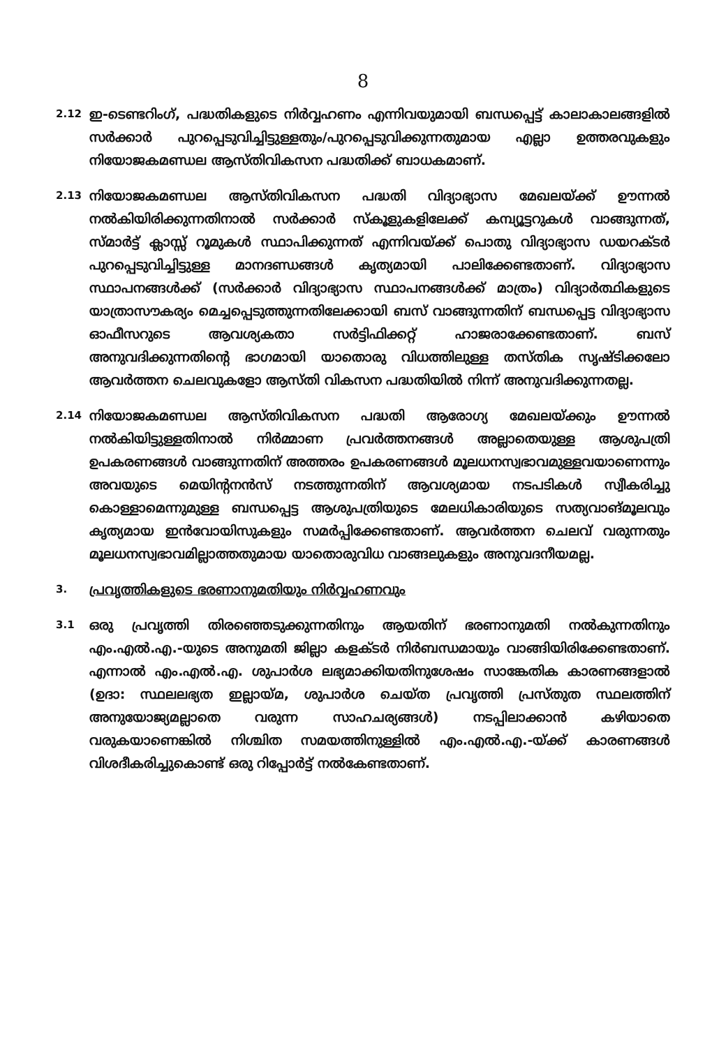8
2.12
ഇ-ടെണ്ടറിംഗ്, പദ്ധതികളുടെ നിർവ്വഹണം എന്നിവയുമായി ബന്ധപ്പെട്ട് കാലാകാലങ്ങളിൽ സർക്കാർ പുറപ്പെടുവിച്ചിട്ടുള്ളതും/പുറപ്പെടുവിക്കുന്നതുമായ എല്ലാ ഉത്തരവുകളും നിയോജകമണ്ഡല ആസ്തിവികസന പദ്ധതിക്ക് ബാധകമാണ്.
2.13
നിയോജകമണ്ഡല ആസ്തിവികസന പദ്ധതി വിദ്യാഭ്യാസ മേഖലയ്ക്ക് ഊന്നൽ നൽകിയിരിക്കുന്നതിനാൽ സർക്കാർ സ്കൂളുകളിലേക്ക് കമ്പ്യൂട്ടറുകൾ വാങ്ങുന്നത്, സ്മാർട്ട് ക്ലാസ്സ് റൂമുകൾ സ്ഥാപിക്കുന്നത് എന്നിവയ്ക്ക് പൊതു വിദ്യാഭ്യാസ ഡയറക്ടർ പുറപ്പെടുവിച്ചിട്ടുള്ള മാനദണ്ഡങ്ങൾ കൃത്യമായി പാലിക്കേണ്ടതാണ്. വിദ്യാഭ്യാസ സ്ഥാപനങ്ങൾക്ക് (സർക്കാർ വിദ്യാഭ്യാസ സ്ഥാപനങ്ങൾക്ക് മാത്രം) വിദ്യാർത്ഥികളുടെ യാത്രാസൗകര്യം മെച്ചപ്പെടുത്തുന്നതിലേക്കായി ബസ് വാങ്ങുന്നതിന് ബന്ധപ്പെട്ട വിദ്യാഭ്യാസ ഓഫീസറുടെ ആവശ്യകതാ സർട്ടിഫിക്കറ്റ് ഹാജരാക്കേണ്ടതാണ്. ബസ് അനുവദിക്കുന്നതിന്റെ ഭാഗമായി യാതൊരു വിധത്തിലുള്ള തസ്തിക സൃഷ്ടിക്കലോ ആവർത്തന ചെലവുകളോ ആസ്തി വികസന പദ്ധതിയിൽ നിന്ന് അനുവദിക്കുന്നതല്ല.
2.14
നിയോജകമണ്ഡല ആസ്തിവികസന പദ്ധതി ആരോഗ്യ മേഖലയ്ക്കും ഊന്നൽ നൽകിയിട്ടുള്ളതിനാൽ നിർമ്മാണ പ്രവർത്തനങ്ങൾ അല്ലാതെയുള്ള ആശുപത്രി ഉപകരണങ്ങൾ വാങ്ങുന്നതിന് അത്തരം ഉപകരണങ്ങൾ മൂലധനസ്വഭാവമുള്ളവയാണെന്നും അവയുടെ മെയിന്റനൻസ് നടത്തുന്നതിന് ആവശ്യമായ നടപടികൾ സ്വീകരിച്ചു കൊള്ളാമെന്നുമുള്ള ബന്ധപ്പെട്ട ആശുപത്രിയുടെ മേലധികാരിയുടെ സത്യവാങ്മൂലവും കൃത്യമായ ഇൻവോയിസുകളും സമർപ്പിക്കേണ്ടതാണ്. ആവർത്തന ചെലവ് വരുന്നതും മൂലധനസ്വഭാവമില്ലാത്തതുമായ യാതൊരുവിധ വാങ്ങലുകളും അനുവദനീയമല്ല.
3.
പ്രവൃത്തികളുടെ ഭരണാനുമതിയും നിർവ്വഹണവും
3.1
ഒരു പ്രവൃത്തി തിരഞ്ഞെടുക്കുന്നതിനും ആയതിന് ഭരണാനുമതി നൽകുന്നതിനും എം.എൽ.എ.-യുടെ അനുമതി ജില്ലാ കളക്ടർ നിർബന്ധമായും വാങ്ങിയിരിക്കേണ്ടതാണ്. എന്നാൽ എം.എൽ.എ. ശുപാർശ ലഭ്യമാക്കിയതിനുശേഷം സാങ്കേതിക കാരണങ്ങളാൽ (ഉദാ: സ്ഥലലഭ്യത ഇല്ലായ്മ, ശുപാർശ ചെയ്ത പ്രവൃത്തി പ്രസ്തുത സ്ഥലത്തിന് അനുയോജ്യമല്ലാതെ വരുന്ന സാഹചര്യങ്ങൾ) നടപ്പിലാക്കാൻ കഴിയാതെ വരുകയാണെങ്കിൽ നിശ്ചിത സമയത്തിനുള്ളിൽ എം.എൽ.എ.-യ്ക്ക് കാരണങ്ങൾ വിശദീകരിച്ചുകൊണ്ട് ഒരു റിപ്പോർട്ട് നൽകേണ്ടതാണ്.